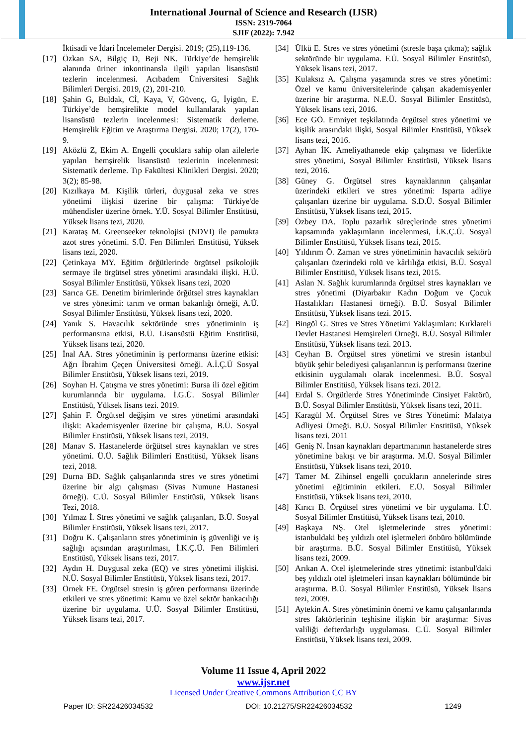International Journal of Science and Research (IJSR)
ISSN: 2319-7064
SJIF (2022): 7.942
İktisadi ve İdari İncelemeler Dergisi. 2019; (25),119-136.
[17] Özkan SA, Bilgiç D, Beji NK. Türkiye’de hemşirelik alanında üriner inkontinansla ilgili yapılan lisansüstü tezlerin incelenmesi. Acıbadem Üniversitesi Sağlık Bilimleri Dergisi. 2019, (2), 201-210.
[18] Şahin G, Buldak, Cİ, Kaya, V, Güvenç, G, İyigün, E. Türkiye’de hemşirelikte model kullanılarak yapılan lisansüstü tezlerin incelenmesi: Sistematik derleme. Hemşirelik Eğitim ve Araştırma Dergisi. 2020; 17(2), 170-9.
[19] Aközlü Z, Ekim A. Engelli çocuklara sahip olan ailelerle yapılan hemşirelik lisansüstü tezlerinin incelenmesi: Sistematik derleme. Tıp Fakültesi Klinikleri Dergisi. 2020; 3(2); 85-98.
[20] Kızılkaya M. Kişilik türleri, duygusal zeka ve stres yönetimi ilişkisi üzerine bir çalışma: Türkiye'de mühendisler üzerine örnek. Y.Ü. Sosyal Bilimler Enstitüsü, Yüksek lisans tezi, 2020.
[21] Karataş M. Greenseeker teknolojisi (NDVI) ile pamukta azot stres yönetimi. S.Ü. Fen Bilimleri Enstitüsü, Yüksek lisans tezi, 2020.
[22] Çetinkaya MY. Eğitim örğütlerinde örgütsel psikolojik sermaye ile örgütsel stres yönetimi arasındaki ilişki. H.Ü. Sosyal Bilimler Enstitüsü, Yüksek lisans tezi, 2020
[23] Sarıca GE. Denetim birimlerinde örğütsel stres kaynakları ve stres yönetimi: tarım ve orman bakanlığı örneği, A.Ü. Sosyal Bilimler Enstitüsü, Yüksek lisans tezi, 2020.
[24] Yanık S. Havacılık sektöründe stres yönetiminin iş performansına etkisi, B.Ü. Lisansüstü Eğitim Enstitüsü, Yüksek lisans tezi, 2020.
[25] İnal AA. Stres yönetiminin iş performansı üzerine etkisi: Ağrı İbrahim Çeçen Üniversitesi örneği. A.İ.Ç.Ü Sosyal Bilimler Enstitüsü, Yüksek lisans tezi, 2019.
[26] Soyhan H. Çatışma ve stres yönetimi: Bursa ili özel eğitim kurumlarında bir uygulama. İ.G.Ü. Sosyal Bilimler Enstitüsü, Yüksek lisans tezi. 2019.
[27] Şahin F. Örgütsel değişim ve stres yönetimi arasındaki ilişki: Akademisyenler üzerine bir çalışma, B.Ü. Sosyal Bilimler Enstitüsü, Yüksek lisans tezi, 2019.
[28] Manav S. Hastanelerde örğütsel stres kaynakları ve stres yönetimi. Ü.Ü. Sağlık Bilimleri Enstitüsü, Yüksek lisans tezi, 2018.
[29] Durna BD. Sağlık çalışanlarında stres ve stres yönetimi üzerine bir algı çalışması (Sivas Numune Hastanesi örneği). C.Ü. Sosyal Bilimler Enstitüsü, Yüksek lisans Tezi, 2018.
[30] Yılmaz İ. Stres yönetimi ve sağlık çalışanları, B.Ü. Sosyal Bilimler Enstitüsü, Yüksek lisans tezi, 2017.
[31] Doğru K. Çalışanların stres yönetiminin iş güvenliği ve iş sağlığı açısından araştırılması, İ.K.Ç.Ü. Fen Bilimleri Enstitüsü, Yüksek lisans tezi, 2017.
[32] Aydın H. Duygusal zeka (EQ) ve stres yönetimi ilişkisi. N.Ü. Sosyal Bilimler Enstitüsü, Yüksek lisans tezi, 2017.
[33] Örnek FE. Örgütsel stresin iş gören performansı üzerinde etkileri ve stres yönetimi: Kamu ve özel sektör bankacılığı üzerine bir uygulama. U.Ü. Sosyal Bilimler Enstitüsü, Yüksek lisans tezi, 2017.
[34] Ülkü E. Stres ve stres yönetimi (stresle başa çıkma); sağlık sektöründe bir uygulama. F.Ü. Sosyal Bilimler Enstitüsü, Yüksek lisans tezi, 2017.
[35] Kulaksız A. Çalışma yaşamında stres ve stres yönetimi: Özel ve kamu üniversitelerinde çalışan akademisyenler üzerine bir araştırma. N.E.Ü. Sosyal Bilimler Enstitüsü, Yüksek lisans tezi, 2016.
[36] Ece GÖ. Emniyet teşkilatında örgütsel stres yönetimi ve kişilik arasındaki ilişki, Sosyal Bilimler Enstitüsü, Yüksek lisans tezi, 2016.
[37] Ayhan İK. Ameliyathanede ekip çalışması ve liderlikte stres yönetimi, Sosyal Bilimler Enstitüsü, Yüksek lisans tezi, 2016.
[38] Güney G. Örgütsel stres kaynaklarının çalışanlar üzerindeki etkileri ve stres yönetimi: Isparta adliye çalışanları üzerine bir uygulama. S.D.Ü. Sosyal Bilimler Enstitüsü, Yüksek lisans tezi, 2015.
[39] Özbey DA. Toplu pazarlık süreçlerinde stres yönetimi kapsamında yaklaşımların incelenmesi, İ.K.Ç.Ü. Sosyal Bilimler Enstitüsü, Yüksek lisans tezi, 2015.
[40] Yıldırım Ö. Zaman ve stres yönetiminin havacılık sektörü çalışanları üzerindeki rolü ve kârlılığa etkisi, B.Ü. Sosyal Bilimler Enstitüsü, Yüksek lisans tezi, 2015.
[41] Aslan N. Sağlık kurumlarında örgütsel stres kaynakları ve stres yönetimi (Diyarbakır Kadın Doğum ve Çocuk Hastalıkları Hastanesi örneği). B.Ü. Sosyal Bilimler Enstitüsü, Yüksek lisans tezi. 2015.
[42] Bingöl G. Stres ve Stres Yönetimi Yaklaşımları: Kırklareli Devlet Hastanesi Hemşireleri Örneği. B.Ü. Sosyal Bilimler Enstitüsü, Yüksek lisans tezi. 2013.
[43] Ceyhan B. Örgütsel stres yönetimi ve stresin istanbul büyük şehir belediyesi çalışanlarının iş performansı üzerine etkisinin uygulamalı olarak incelenmesi. B.Ü. Sosyal Bilimler Enstitüsü, Yüksek lisans tezi. 2012.
[44] Erdal S. Örgütlerde Stres Yönetiminde Cinsiyet Faktörü, B.Ü. Sosyal Bilimler Enstitüsü, Yüksek lisans tezi, 2011.
[45] Karagül M. Örgütsel Stres ve Stres Yönetimi: Malatya Adliyesi Örneği. B.Ü. Sosyal Bilimler Enstitüsü, Yüksek lisans tezi. 2011
[46] Geniş N. İnsan kaynakları departmanının hastanelerde stres yönetimine bakışı ve bir araştırma. M.Ü. Sosyal Bilimler Enstitüsü, Yüksek lisans tezi, 2010.
[47] Tamer M. Zihinsel engelli çocukların annelerinde stres yönetimi eğitiminin etkileri. E.Ü. Sosyal Bilimler Enstitüsü, Yüksek lisans tezi, 2010.
[48] Kırıcı B. Örgütsel stres yönetimi ve bir uygulama. İ.Ü. Sosyal Bilimler Enstitüsü, Yüksek lisans tezi, 2010.
[49] Başkaya NŞ. Otel işletmelerinde stres yönetimi: istanbuldaki beş yıldızlı otel işletmeleri önbüro bölümünde bir araştırma. B.Ü. Sosyal Bilimler Enstitüsü, Yüksek lisans tezi, 2009.
[50] Arıkan A. Otel işletmelerinde stres yönetimi: istanbul'daki beş yıldızlı otel işletmeleri insan kaynakları bölümünde bir araştırma. B.Ü. Sosyal Bilimler Enstitüsü, Yüksek lisans tezi, 2009.
[51] Aytekin A. Stres yönetiminin önemi ve kamu çalışanlarında stres faktörlerinin teşhisine ilişkin bir araştırma: Sivas valiliği defterdarlığı uygulaması. C.Ü. Sosyal Bilimler Enstitüsü, Yüksek lisans tezi, 2009.
Volume 11 Issue 4, April 2022
www.ijsr.net
Licensed Under Creative Commons Attribution CC BY
Paper ID: SR22426034532 DOI: 10.21275/SR22426034532 1249